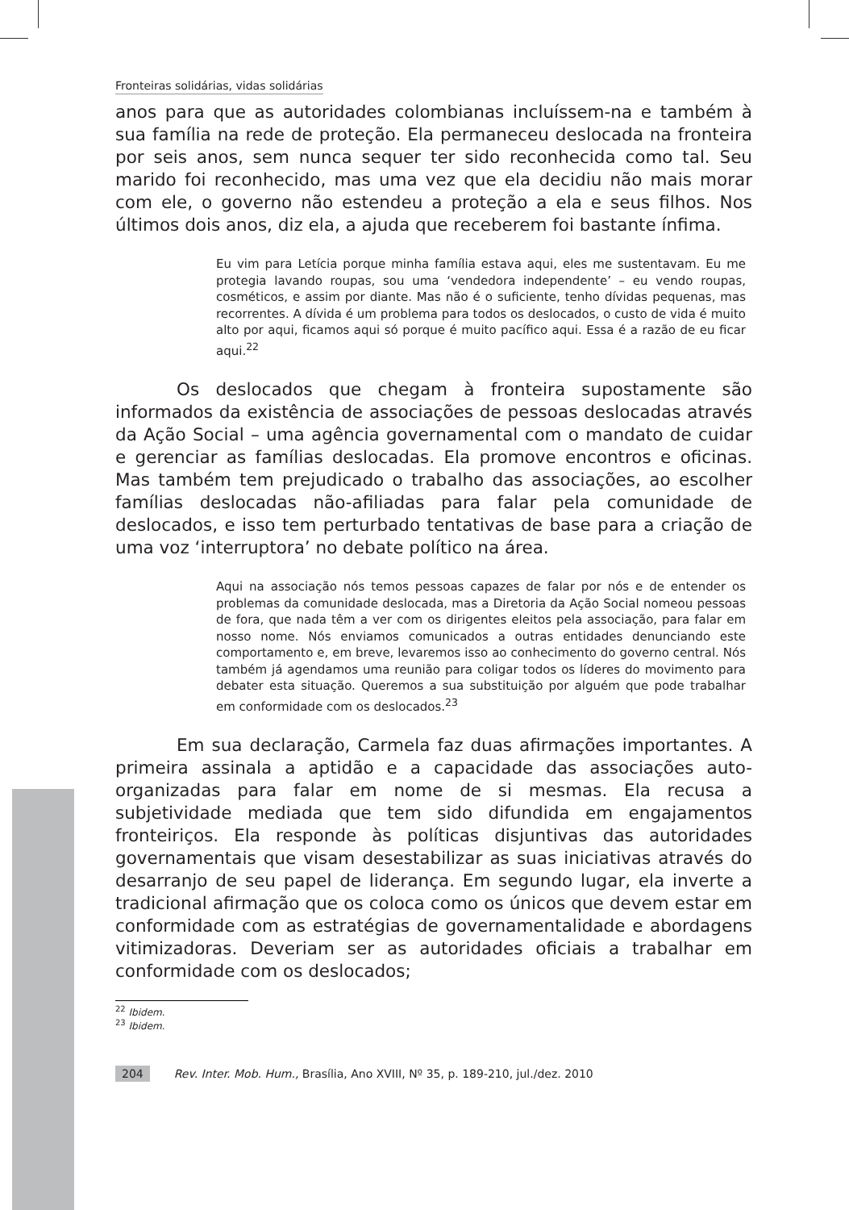Fronteiras solidárias, vidas solidárias
anos para que as autoridades colombianas incluíssem-na e também à sua família na rede de proteção. Ela permaneceu deslocada na fronteira por seis anos, sem nunca sequer ter sido reconhecida como tal. Seu marido foi reconhecido, mas uma vez que ela decidiu não mais morar com ele, o governo não estendeu a proteção a ela e seus filhos. Nos últimos dois anos, diz ela, a ajuda que receberem foi bastante ínfima.
Eu vim para Letícia porque minha família estava aqui, eles me sustentavam. Eu me protegia lavando roupas, sou uma ‘vendedora independente’ – eu vendo roupas, cosméticos, e assim por diante. Mas não é o suficiente, tenho dívidas pequenas, mas recorrentes. A dívida é um problema para todos os deslocados, o custo de vida é muito alto por aqui, ficamos aqui só porque é muito pacífico aqui. Essa é a razão de eu ficar aqui.<sup>22</sup>
Os deslocados que chegam à fronteira supostamente são informados da existência de associações de pessoas deslocadas através da Ação Social – uma agência governamental com o mandato de cuidar e gerenciar as famílias deslocadas. Ela promove encontros e oficinas. Mas também tem prejudicado o trabalho das associações, ao escolher famílias deslocadas não-afiliadas para falar pela comunidade de deslocados, e isso tem perturbado tentativas de base para a criação de uma voz ‘interruptora’ no debate político na área.
Aqui na associação nós temos pessoas capazes de falar por nós e de entender os problemas da comunidade deslocada, mas a Diretoria da Ação Social nomeou pessoas de fora, que nada têm a ver com os dirigentes eleitos pela associação, para falar em nosso nome. Nós enviamos comunicados a outras entidades denunciando este comportamento e, em breve, levaremos isso ao conhecimento do governo central. Nós também já agendamos uma reunião para coligar todos os líderes do movimento para debater esta situação. Queremos a sua substituição por alguém que pode trabalhar em conformidade com os deslocados.<sup>23</sup>
Em sua declaração, Carmela faz duas afirmações importantes. A primeira assinala a aptidão e a capacidade das associações auto-organizadas para falar em nome de si mesmas. Ela recusa a subjetividade mediada que tem sido difundida em engajamentos fronteiriços. Ela responde às políticas disjuntivas das autoridades governamentais que visam desestabilizar as suas iniciativas através do desarranjo de seu papel de liderança. Em segundo lugar, ela inverte a tradicional afirmação que os coloca como os únicos que devem estar em conformidade com as estratégias de governamentalidade e abordagens vitimizadoras. Deveriam ser as autoridades oficiais a trabalhar em conformidade com os deslocados;
<sup>22</sup> Ibidem.
<sup>23</sup> Ibidem.
204 Rev. Inter. Mob. Hum., Brasília, Ano XVIII, Nº 35, p. 189-210, jul./dez. 2010